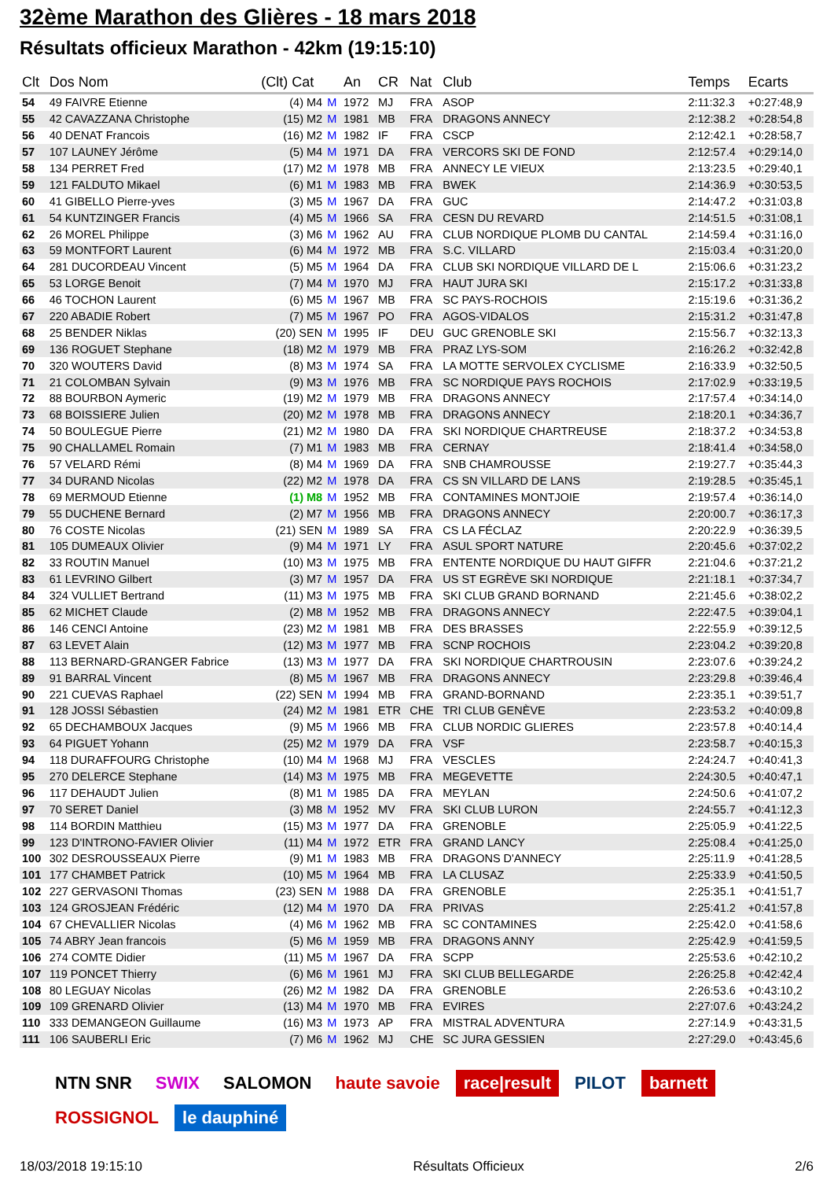32ème Marathon des Glières - 18 mars 2018
Résultats officieux Marathon - 42km (19:15:10)
| Clt | Dos Nom | (Clt) Cat | | An | CR | Nat | Club | Temps | Ecarts |
| --- | --- | --- | --- | --- | --- | --- | --- | --- | --- |
| 54 | 49 FAIVRE Etienne | (4) M4 | M | 1972 | MJ | FRA | ASOP | 2:11:32.3 | +0:27:48,9 |
| 55 | 42 CAVAZZANA Christophe | (15) M2 | M | 1981 | MB | FRA | DRAGONS ANNECY | 2:12:38.2 | +0:28:54,8 |
| 56 | 40 DENAT Francois | (16) M2 | M | 1982 | IF | FRA | CSCP | 2:12:42.1 | +0:28:58,7 |
| 57 | 107 LAUNEY Jérôme | (5) M4 | M | 1971 | DA | FRA | VERCORS SKI DE FOND | 2:12:57.4 | +0:29:14,0 |
| 58 | 134 PERRET Fred | (17) M2 | M | 1978 | MB | FRA | ANNECY LE VIEUX | 2:13:23.5 | +0:29:40,1 |
| 59 | 121 FALDUTO Mikael | (6) M1 | M | 1983 | MB | FRA | BWEK | 2:14:36.9 | +0:30:53,5 |
| 60 | 41 GIBELLO Pierre-yves | (3) M5 | M | 1967 | DA | FRA | GUC | 2:14:47.2 | +0:31:03,8 |
| 61 | 54 KUNTZINGER Francis | (4) M5 | M | 1966 | SA | FRA | CESN DU REVARD | 2:14:51.5 | +0:31:08,1 |
| 62 | 26 MOREL Philippe | (3) M6 | M | 1962 | AU | FRA | CLUB NORDIQUE PLOMB DU CANTAL | 2:14:59.4 | +0:31:16,0 |
| 63 | 59 MONTFORT Laurent | (6) M4 | M | 1972 | MB | FRA | S.C. VILLARD | 2:15:03.4 | +0:31:20,0 |
| 64 | 281 DUCORDEAU Vincent | (5) M5 | M | 1964 | DA | FRA | CLUB SKI NORDIQUE VILLARD DE L | 2:15:06.6 | +0:31:23,2 |
| 65 | 53 LORGE Benoit | (7) M4 | M | 1970 | MJ | FRA | HAUT JURA SKI | 2:15:17.2 | +0:31:33,8 |
| 66 | 46 TOCHON Laurent | (6) M5 | M | 1967 | MB | FRA | SC PAYS-ROCHOIS | 2:15:19.6 | +0:31:36,2 |
| 67 | 220 ABADIE Robert | (7) M5 | M | 1967 | PO | FRA | AGOS-VIDALOS | 2:15:31.2 | +0:31:47,8 |
| 68 | 25 BENDER Niklas | (20) SEN | M | 1995 | IF | DEU | GUC GRENOBLE SKI | 2:15:56.7 | +0:32:13,3 |
| 69 | 136 ROGUET Stephane | (18) M2 | M | 1979 | MB | FRA | PRAZ LYS-SOM | 2:16:26.2 | +0:32:42,8 |
| 70 | 320 WOUTERS David | (8) M3 | M | 1974 | SA | FRA | LA MOTTE SERVOLEX CYCLISME | 2:16:33.9 | +0:32:50,5 |
| 71 | 21 COLOMBAN Sylvain | (9) M3 | M | 1976 | MB | FRA | SC NORDIQUE PAYS ROCHOIS | 2:17:02.9 | +0:33:19,5 |
| 72 | 88 BOURBON Aymeric | (19) M2 | M | 1979 | MB | FRA | DRAGONS ANNECY | 2:17:57.4 | +0:34:14,0 |
| 73 | 68 BOISSIERE Julien | (20) M2 | M | 1978 | MB | FRA | DRAGONS ANNECY | 2:18:20.1 | +0:34:36,7 |
| 74 | 50 BOULEGUE Pierre | (21) M2 | M | 1980 | DA | FRA | SKI NORDIQUE CHARTREUSE | 2:18:37.2 | +0:34:53,8 |
| 75 | 90 CHALLAMEL Romain | (7) M1 | M | 1983 | MB | FRA | CERNAY | 2:18:41.4 | +0:34:58,0 |
| 76 | 57 VELARD Rémi | (8) M4 | M | 1969 | DA | FRA | SNB CHAMROUSSE | 2:19:27.7 | +0:35:44,3 |
| 77 | 34 DURAND Nicolas | (22) M2 | M | 1978 | DA | FRA | CS SN VILLARD DE LANS | 2:19:28.5 | +0:35:45,1 |
| 78 | 69 MERMOUD Etienne | (1) M8 | M | 1952 | MB | FRA | CONTAMINES MONTJOIE | 2:19:57.4 | +0:36:14,0 |
| 79 | 55 DUCHENE Bernard | (2) M7 | M | 1956 | MB | FRA | DRAGONS ANNECY | 2:20:00.7 | +0:36:17,3 |
| 80 | 76 COSTE Nicolas | (21) SEN | M | 1989 | SA | FRA | CS LA FÉCLAZ | 2:20:22.9 | +0:36:39,5 |
| 81 | 105 DUMEAUX Olivier | (9) M4 | M | 1971 | LY | FRA | ASUL SPORT NATURE | 2:20:45.6 | +0:37:02,2 |
| 82 | 33 ROUTIN Manuel | (10) M3 | M | 1975 | MB | FRA | ENTENTE NORDIQUE DU HAUT GIFFR | 2:21:04.6 | +0:37:21,2 |
| 83 | 61 LEVRINO Gilbert | (3) M7 | M | 1957 | DA | FRA | US ST EGRÈVE SKI NORDIQUE | 2:21:18.1 | +0:37:34,7 |
| 84 | 324 VULLIET Bertrand | (11) M3 | M | 1975 | MB | FRA | SKI CLUB GRAND BORNAND | 2:21:45.6 | +0:38:02,2 |
| 85 | 62 MICHET Claude | (2) M8 | M | 1952 | MB | FRA | DRAGONS ANNECY | 2:22:47.5 | +0:39:04,1 |
| 86 | 146 CENCI Antoine | (23) M2 | M | 1981 | MB | FRA | DES BRASSES | 2:22:55.9 | +0:39:12,5 |
| 87 | 63 LEVET Alain | (12) M3 | M | 1977 | MB | FRA | SCNP ROCHOIS | 2:23:04.2 | +0:39:20,8 |
| 88 | 113 BERNARD-GRANGER Fabrice | (13) M3 | M | 1977 | DA | FRA | SKI NORDIQUE CHARTROUSIN | 2:23:07.6 | +0:39:24,2 |
| 89 | 91 BARRAL Vincent | (8) M5 | M | 1967 | MB | FRA | DRAGONS ANNECY | 2:23:29.8 | +0:39:46,4 |
| 90 | 221 CUEVAS Raphael | (22) SEN | M | 1994 | MB | FRA | GRAND-BORNAND | 2:23:35.1 | +0:39:51,7 |
| 91 | 128 JOSSI Sébastien | (24) M2 | M | 1981 | ETR | CHE | TRI CLUB GENÈVE | 2:23:53.2 | +0:40:09,8 |
| 92 | 65 DECHAMBOUX Jacques | (9) M5 | M | 1966 | MB | FRA | CLUB NORDIC GLIERES | 2:23:57.8 | +0:40:14,4 |
| 93 | 64 PIGUET Yohann | (25) M2 | M | 1979 | DA | FRA | VSF | 2:23:58.7 | +0:40:15,3 |
| 94 | 118 DURAFFOURG Christophe | (10) M4 | M | 1968 | MJ | FRA | VESCLES | 2:24:24.7 | +0:40:41,3 |
| 95 | 270 DELERCE Stephane | (14) M3 | M | 1975 | MB | FRA | MEGEVETTE | 2:24:30.5 | +0:40:47,1 |
| 96 | 117 DEHAUDT Julien | (8) M1 | M | 1985 | DA | FRA | MEYLAN | 2:24:50.6 | +0:41:07,2 |
| 97 | 70 SERET Daniel | (3) M8 | M | 1952 | MV | FRA | SKI CLUB LURON | 2:24:55.7 | +0:41:12,3 |
| 98 | 114 BORDIN Matthieu | (15) M3 | M | 1977 | DA | FRA | GRENOBLE | 2:25:05.9 | +0:41:22,5 |
| 99 | 123 D'INTRONO-FAVIER Olivier | (11) M4 | M | 1972 | ETR | FRA | GRAND LANCY | 2:25:08.4 | +0:41:25,0 |
| 100 | 302 DESROUSSEAUX Pierre | (9) M1 | M | 1983 | MB | FRA | DRAGONS D'ANNECY | 2:25:11.9 | +0:41:28,5 |
| 101 | 177 CHAMBET Patrick | (10) M5 | M | 1964 | MB | FRA | LA CLUSAZ | 2:25:33.9 | +0:41:50,5 |
| 102 | 227 GERVASONI Thomas | (23) SEN | M | 1988 | DA | FRA | GRENOBLE | 2:25:35.1 | +0:41:51,7 |
| 103 | 124 GROSJEAN Frédéric | (12) M4 | M | 1970 | DA | FRA | PRIVAS | 2:25:41.2 | +0:41:57,8 |
| 104 | 67 CHEVALLIER Nicolas | (4) M6 | M | 1962 | MB | FRA | SC CONTAMINES | 2:25:42.0 | +0:41:58,6 |
| 105 | 74 ABRY Jean francois | (5) M6 | M | 1959 | MB | FRA | DRAGONS ANNY | 2:25:42.9 | +0:41:59,5 |
| 106 | 274 COMTE Didier | (11) M5 | M | 1967 | DA | FRA | SCPP | 2:25:53.6 | +0:42:10,2 |
| 107 | 119 PONCET Thierry | (6) M6 | M | 1961 | MJ | FRA | SKI CLUB BELLEGARDE | 2:26:25.8 | +0:42:42,4 |
| 108 | 80 LEGUAY Nicolas | (26) M2 | M | 1982 | DA | FRA | GRENOBLE | 2:26:53.6 | +0:43:10,2 |
| 109 | 109 GRENARD Olivier | (13) M4 | M | 1970 | MB | FRA | EVIRES | 2:27:07.6 | +0:43:24,2 |
| 110 | 333 DEMANGEON Guillaume | (16) M3 | M | 1973 | AP | FRA | MISTRAL ADVENTURA | 2:27:14.9 | +0:43:31,5 |
| 111 | 106 SAUBERLI Eric | (7) M6 | M | 1962 | MJ | CHE | SC JURA GESSIEN | 2:27:29.0 | +0:43:45,6 |
NTN SNR SWIX SALOMON haute savoie race|result PILOT barnett ROSSIGNOL le dauphiné
18/03/2018 19:15:10 Résultats Officieux 2/6